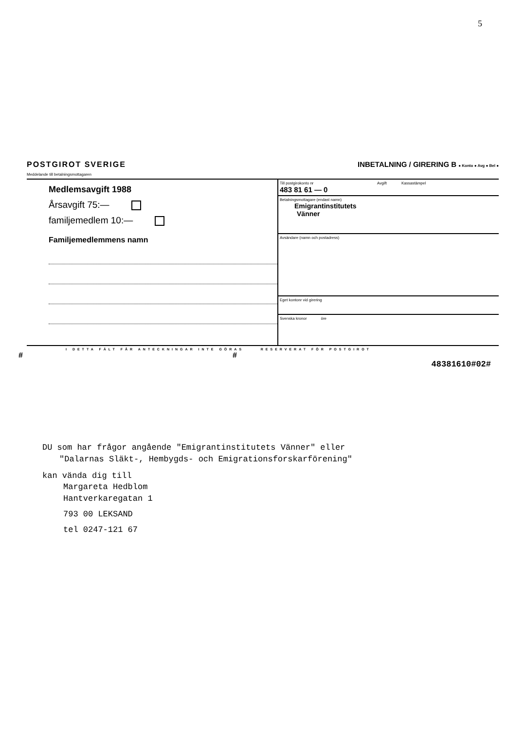5
POSTGIROT SVERIGE
Meddelande till betalningsmottagaren
INBETALNING / GIRERING B ● Konto ● Avg ● Bel ●
Medlemsavgift 1988
Årsavgift 75:—
familjemedlem 10:—
Familjemedlemmens namn
Till postgirokonto nr
483 81 61 — 0
Avgift Kassastämpel
Betalningsmottagare (endast namn)
Emigrantinstitutets
Vänner
Avsändare (namn och postadress)
Eget kontonr vid girering
Svenska kronor öre
I DETTA FÄLT FÅR ANTECKNINGAR INTE GÖRAS RESERVERAT FÖR POSTGIROT
# #
48381610#02#
DU som har frågor angående "Emigrantinstitutets Vänner" eller
"Dalarnas Släkt-, Hembygds- och Emigrationsforskarförening"
kan vända dig till
Margareta Hedblom
Hantverkaregatan 1
793 00 LEKSAND
tel 0247-121 67